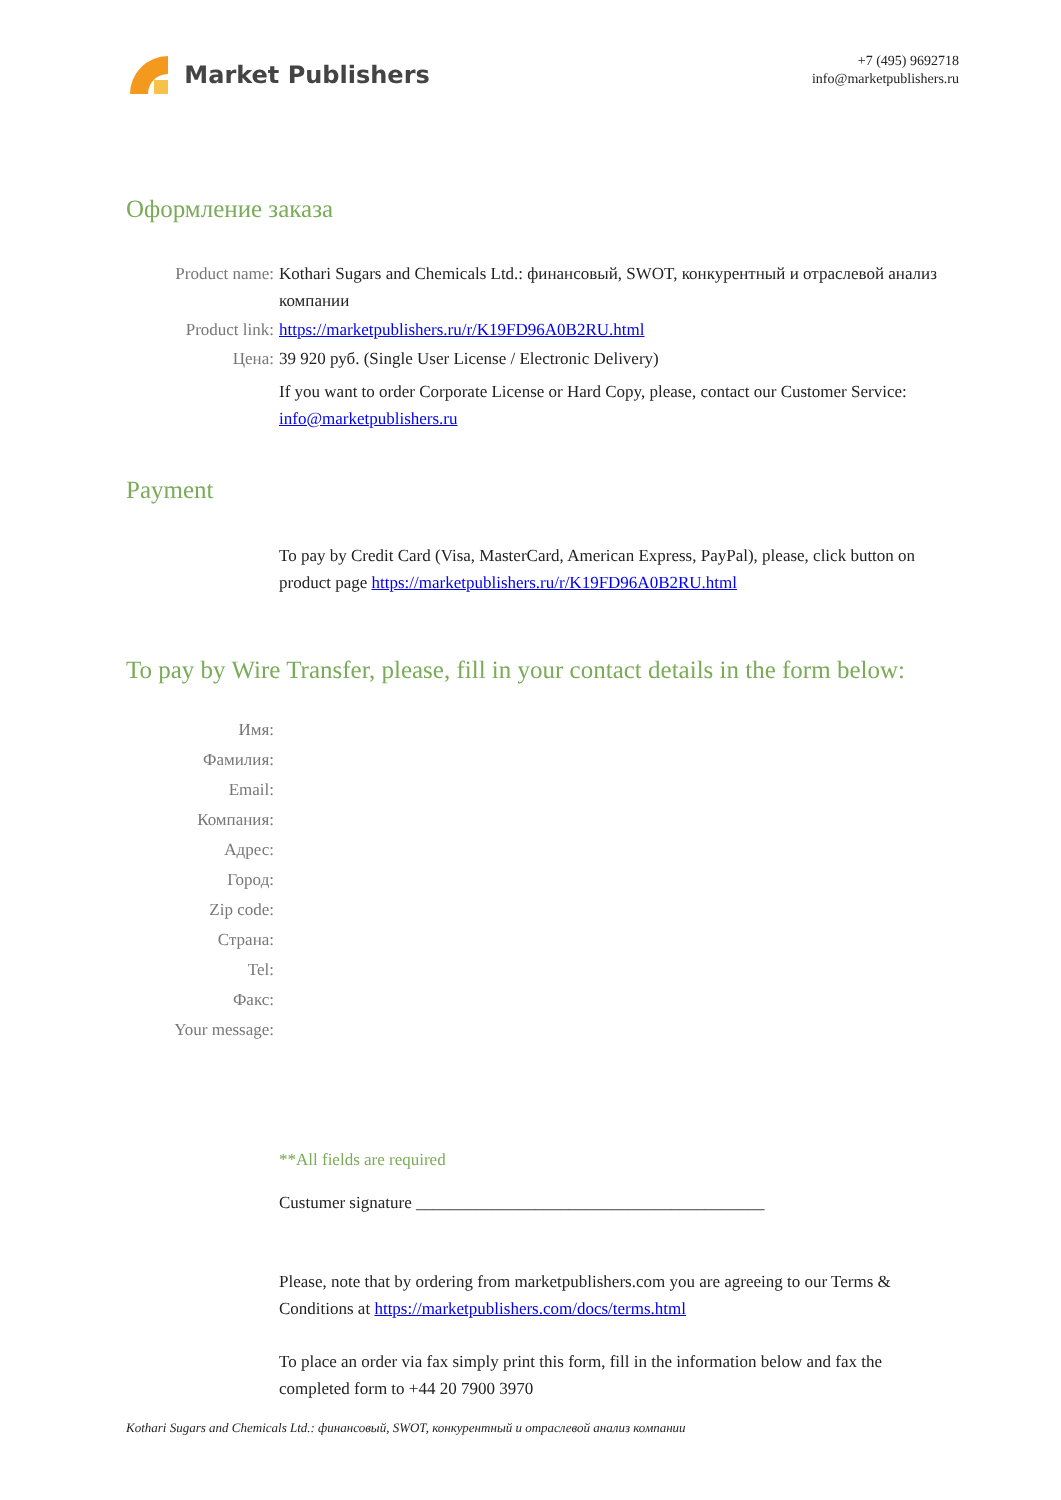Market Publishers
+7 (495) 9692718
info@marketpublishers.ru
Оформление заказа
Product name: Kothari Sugars and Chemicals Ltd.: финансовый, SWOT, конкурентный и отраслевой анализ компании
Product link: https://marketpublishers.ru/r/K19FD96A0B2RU.html
Цена: 39 920 руб. (Single User License / Electronic Delivery)
If you want to order Corporate License or Hard Copy, please, contact our Customer Service: info@marketpublishers.ru
Payment
To pay by Credit Card (Visa, MasterCard, American Express, PayPal), please, click button on product page https://marketpublishers.ru/r/K19FD96A0B2RU.html
To pay by Wire Transfer, please, fill in your contact details in the form below:
Имя:
Фамилия:
Email:
Компания:
Адрес:
Город:
Zip code:
Страна:
Tel:
Факс:
Your message:
**All fields are required
Custumer signature _________________________________________
Please, note that by ordering from marketpublishers.com you are agreeing to our Terms & Conditions at https://marketpublishers.com/docs/terms.html
To place an order via fax simply print this form, fill in the information below and fax the completed form to +44 20 7900 3970
Kothari Sugars and Chemicals Ltd.: финансовый, SWOT, конкурентный и отраслевой анализ компании